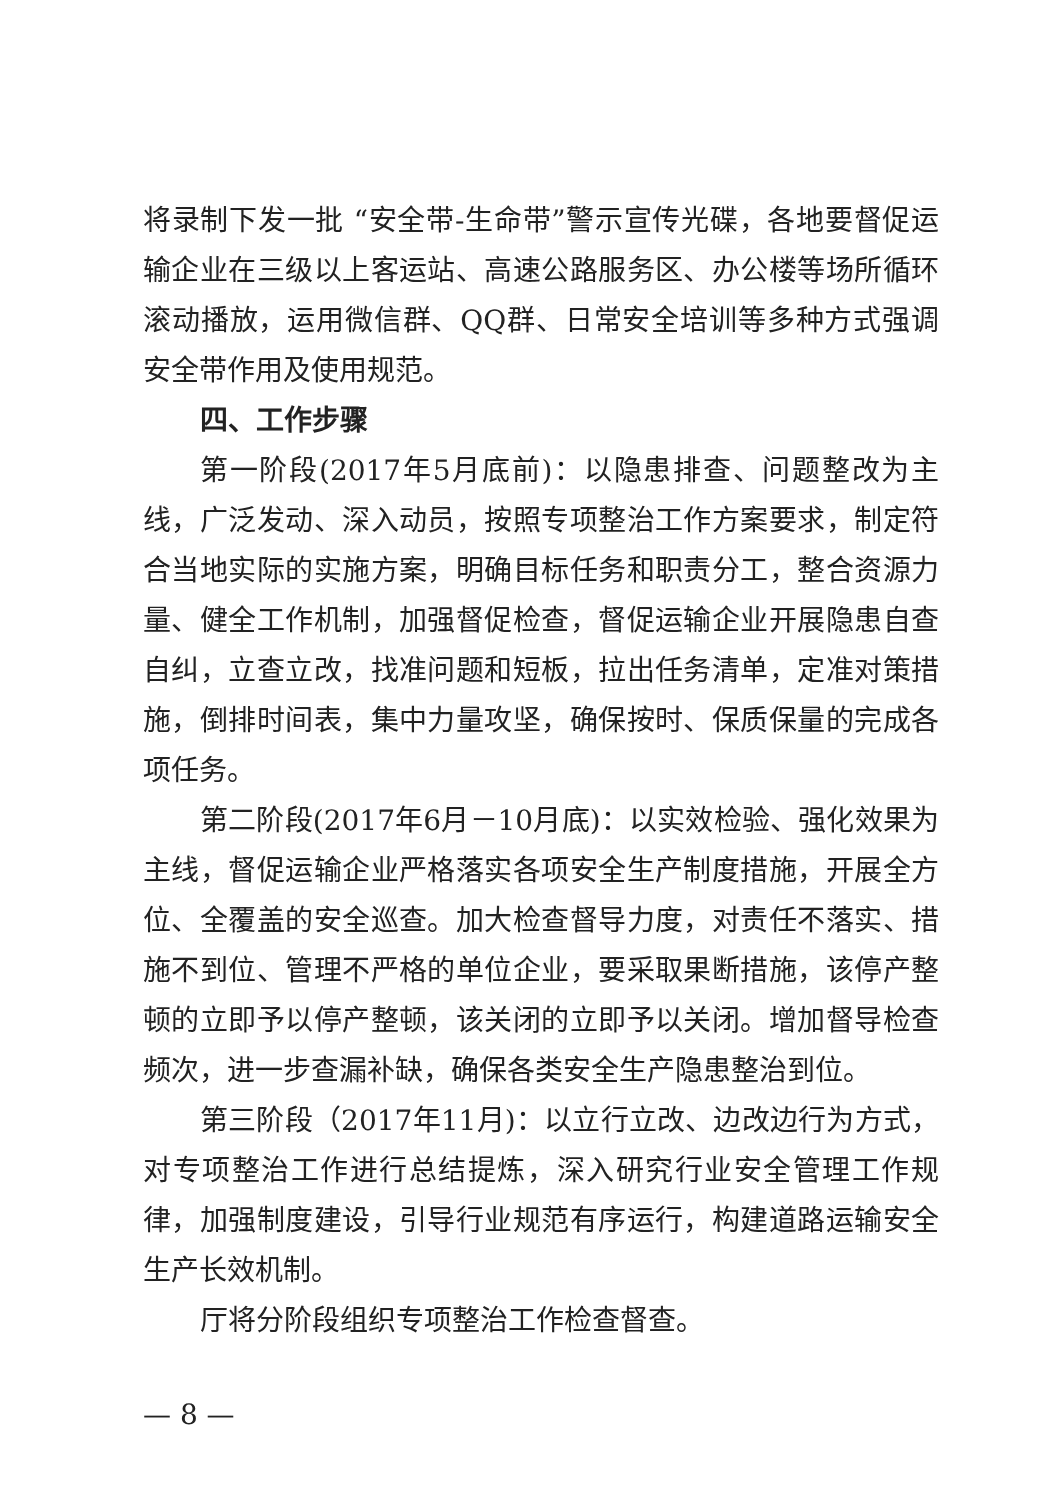将录制下发一批 “安全带-生命带”警示宣传光碟，各地要督促运输企业在三级以上客运站、高速公路服务区、办公楼等场所循环滚动播放，运用微信群、QQ群、日常安全培训等多种方式强调安全带作用及使用规范。
四、工作步骤
第一阶段(2017年5月底前)：以隐患排查、问题整改为主线，广泛发动、深入动员，按照专项整治工作方案要求，制定符合当地实际的实施方案，明确目标任务和职责分工，整合资源力量、健全工作机制，加强督促检查，督促运输企业开展隐患自查自纠，立查立改，找准问题和短板，拉出任务清单，定准对策措施，倒排时间表，集中力量攻坚，确保按时、保质保量的完成各项任务。
第二阶段(2017年6月－10月底)：以实效检验、强化效果为主线，督促运输企业严格落实各项安全生产制度措施，开展全方位、全覆盖的安全巡查。加大检查督导力度，对责任不落实、措施不到位、管理不严格的单位企业，要采取果断措施，该停产整顿的立即予以停产整顿，该关闭的立即予以关闭。增加督导检查频次，进一步查漏补缺，确保各类安全生产隐患整治到位。
第三阶段（2017年11月)：以立行立改、边改边行为方式，对专项整治工作进行总结提炼，深入研究行业安全管理工作规律，加强制度建设，引导行业规范有序运行，构建道路运输安全生产长效机制。
厅将分阶段组织专项整治工作检查督查。
— 8 —